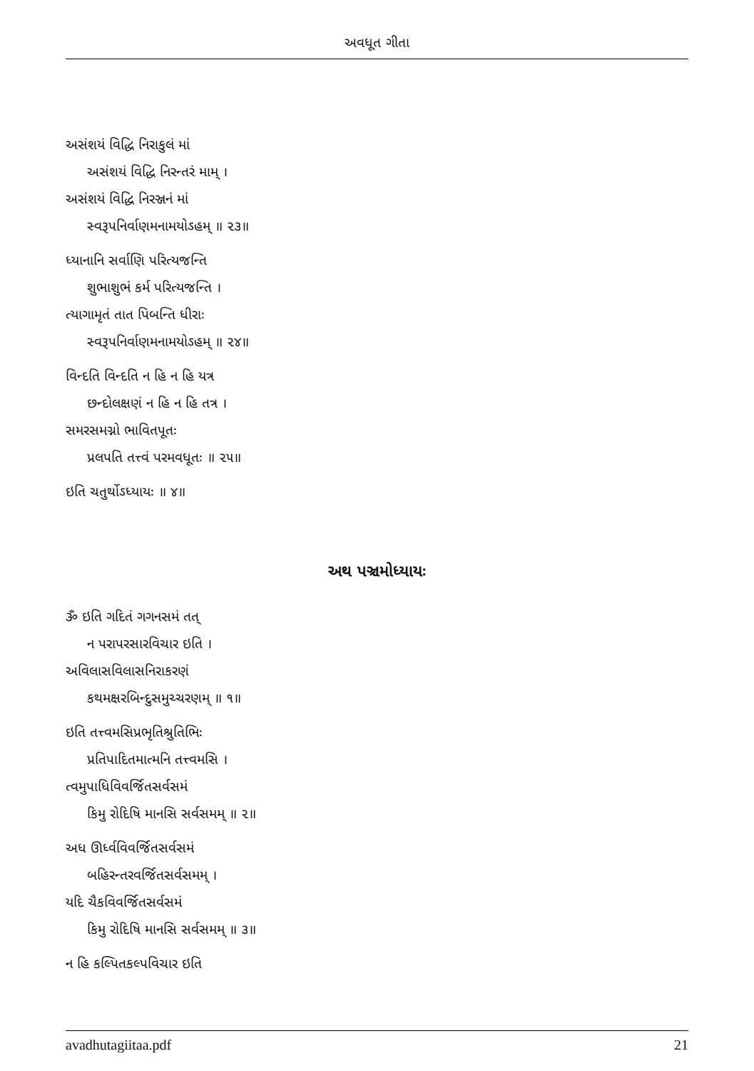અવધૂત ગીતા
અસંશયં વિદ્ધિ નિરાકુલં માં
અસંશયં વિદ્ધિ નિરન્તરં મામ્ ।
અસંશયં વિદ્ધિ નિરઞ્જનં માં
સ્વરૂપનિર્વાણમનામયોઽહમ્ ॥ ૨૩॥
ધ્યાનાનિ સર્વાણિ પરિત્યજન્તિ
શુભાશુભં કર્મ પરિત્યજન્તિ ।
ત્યાગામૃતં તાત પિબન્તિ ધીરાઃ
સ્વરૂપનિર્વાણમનામયોઽહમ્ ॥ ૨૪॥
વિન્દતિ વિન્દતિ ન હિ ન હિ યત્ર
છન્દોલક્ષણં ન હિ ન હિ તત્ર ।
સમરસમગ્નો ભાવિતપૂતઃ
પ્રલપતિ તત્ત્વં પરમવધૂતઃ ॥ ૨૫॥
ઇતિ ચતુર્થોઽધ્યાયઃ ॥ ૪॥
અથ પઞ્ચમોધ્યાયઃ
ૐ ઇતિ ગદિતં ગગનસમં તત્
ન પરાપરસારવિચાર ઇતિ ।
અવિલાસવિલાસનિરાકરણં
કથમક્ષરબિન્દુસમુચ્ચરણમ્ ॥ ૧॥
ઇતિ તત્ત્વમસિપ્રભૃતિશ્રુતિભિઃ
પ્રતિપાદિતમાત્મનિ તત્ત્વમસિ ।
ત્વમુપાધિવિવર્જિતસર્વસમં
કિમુ રોદિષિ માનસિ સર્વસમમ્ ॥ ૨॥
અધ ઊર્ધ્વવિવર્જિતસર્વસમં
બહિરન્તરવર્જિતસર્વસમમ્ ।
યદિ ચૈકવિવર્જિતસર્વસમં
કિમુ રોદિષિ માનસિ સર્વસમમ્ ॥ ૩॥
ન હિ કલ્પિતકલ્પવિચાર ઇતિ
avadhutagiitaa.pdf 21